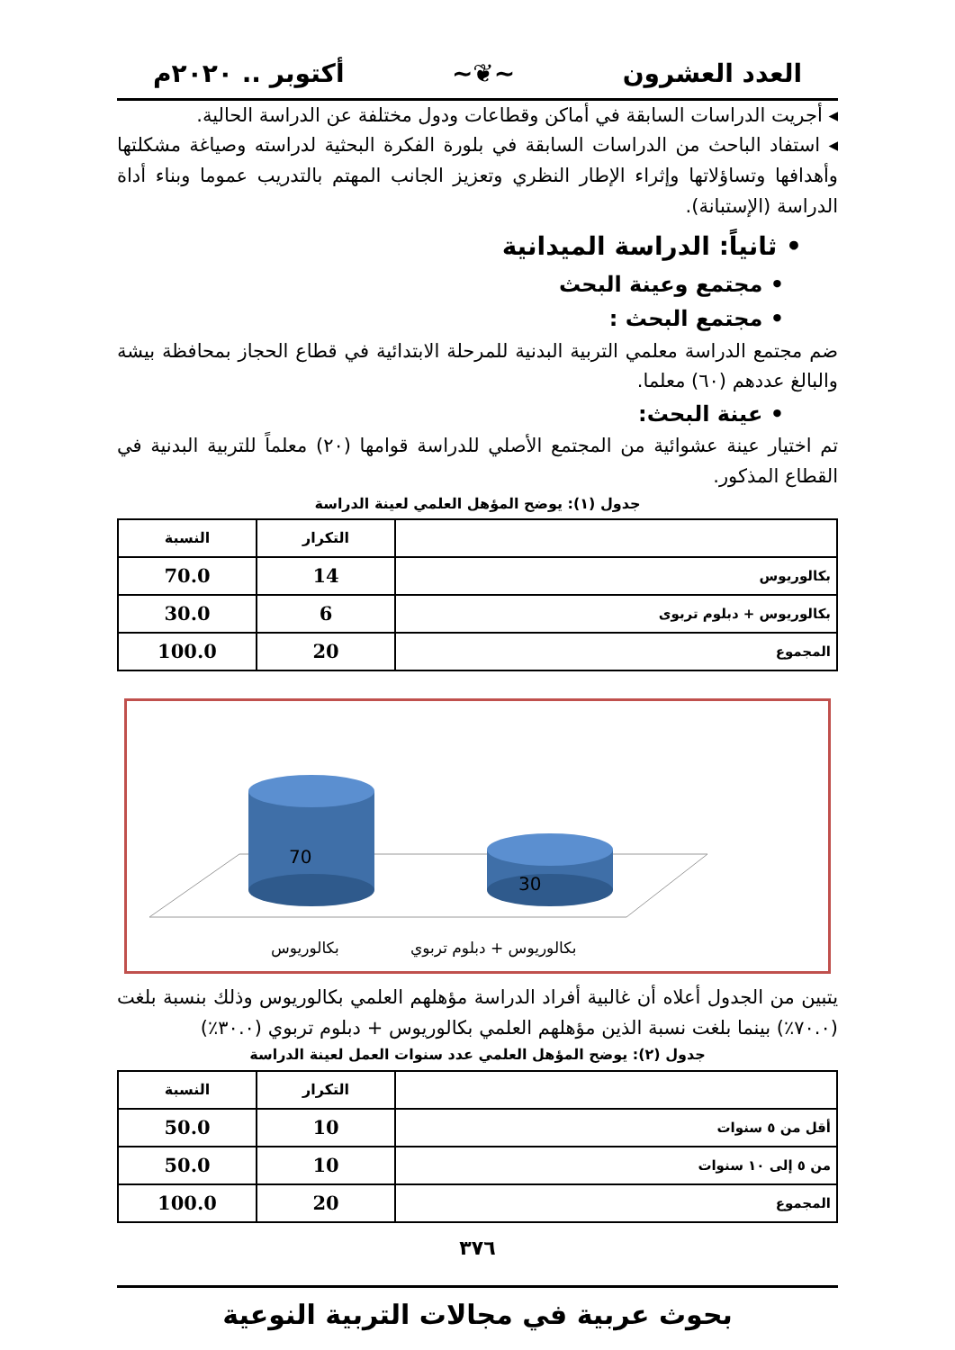العدد العشرون ~❦~ أكتوبر .. ٢٠٢٠م
◂ أجريت الدراسات السابقة في أماكن وقطاعات ودول مختلفة عن الدراسة الحالية.
◂ استفاد الباحث من الدراسات السابقة في بلورة الفكرة البحثية لدراسته وصياغة مشكلتها وأهدافها وتساؤلاتها وإثراء الإطار النظري وتعزيز الجانب المهتم بالتدريب عموما وبناء أداة الدراسة (الإستبانة).
• ثانياً: الدراسة الميدانية
• مجتمع وعينة البحث
• مجتمع البحث :
ضم مجتمع الدراسة معلمي التربية البدنية للمرحلة الابتدائية في قطاع الحجاز بمحافظة بيشة والبالغ عددهم (٦٠) معلما.
• عينة البحث:
تم اختيار عينة عشوائية من المجتمع الأصلي للدراسة قوامها (٢٠) معلماً للتربية البدنية في القطاع المذكور.
جدول (١): يوضح المؤهل العلمي لعينة الدراسة
| | التكرار | النسبة |
| --- | --- | --- |
| بكالوريوس | 14 | 70.0 |
| بكالوريوس + دبلوم تربوى | 6 | 30.0 |
| المجموع | 20 | 100.0 |
70
30
بكالوريوس
بكالوريوس + دبلوم تربوي
يتبين من الجدول أعلاه أن غالبية أفراد الدراسة مؤهلهم العلمي بكالوريوس وذلك بنسبة بلغت (٧٠.٠٪) بينما بلغت نسبة الذين مؤهلهم العلمي بكالوريوس + دبلوم تربوي (٣٠.٠٪)
جدول (٢): يوضح المؤهل العلمي عدد سنوات العمل لعينة الدراسة
| | التكرار | النسبة |
| --- | --- | --- |
| أقل من ٥ سنوات | 10 | 50.0 |
| من ٥ إلى ١٠ سنوات | 10 | 50.0 |
| المجموع | 20 | 100.0 |
٣٧٦
بحوث عربية في مجالات التربية النوعية